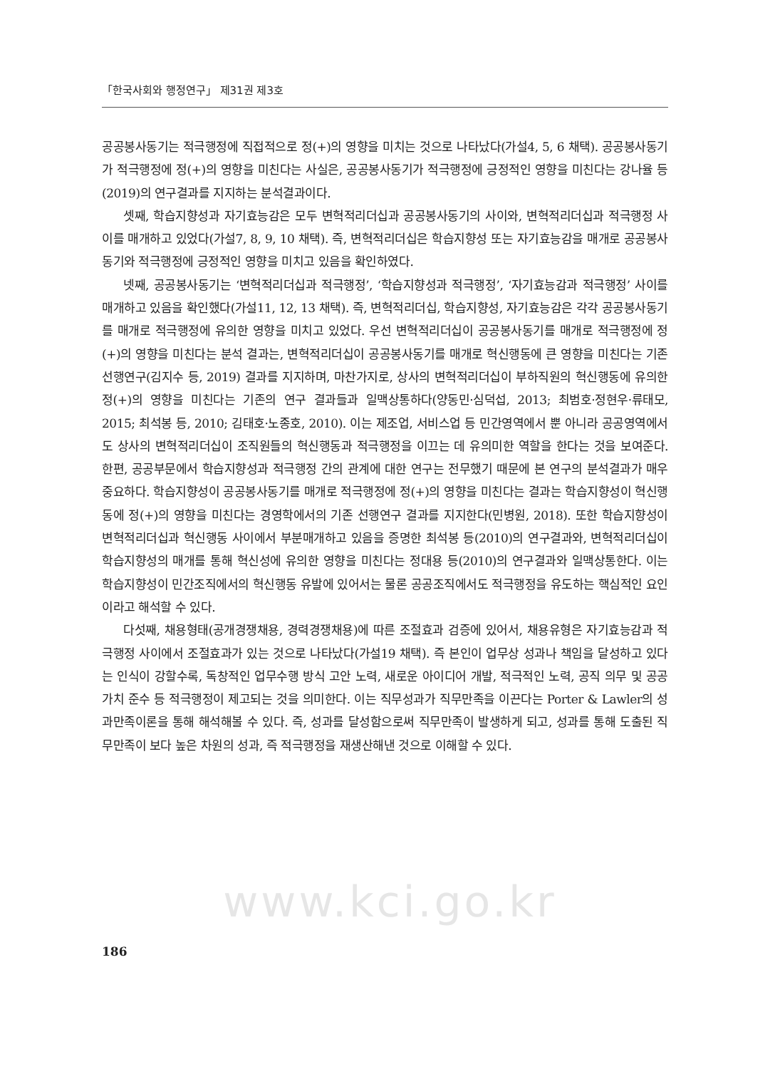「한국사회와 행정연구」 제31권 제3호
공공봉사동기는 적극행정에 직접적으로 정(+)의 영향을 미치는 것으로 나타났다(가설4, 5, 6 채택). 공공봉사동기가 적극행정에 정(+)의 영향을 미친다는 사실은, 공공봉사동기가 적극행정에 긍정적인 영향을 미친다는 강나율 등(2019)의 연구결과를 지지하는 분석결과이다.
셋째, 학습지향성과 자기효능감은 모두 변혁적리더십과 공공봉사동기의 사이와, 변혁적리더십과 적극행정 사이를 매개하고 있었다(가설7, 8, 9, 10 채택). 즉, 변혁적리더십은 학습지향성 또는 자기효능감을 매개로 공공봉사동기와 적극행정에 긍정적인 영향을 미치고 있음을 확인하였다.
넷째, 공공봉사동기는 ‘변혁적리더십과 적극행정’, ‘학습지향성과 적극행정’, ‘자기효능감과 적극행정’ 사이를 매개하고 있음을 확인했다(가설11, 12, 13 채택). 즉, 변혁적리더십, 학습지향성, 자기효능감은 각각 공공봉사동기를 매개로 적극행정에 유의한 영향을 미치고 있었다. 우선 변혁적리더십이 공공봉사동기를 매개로 적극행정에 정(+)의 영향을 미친다는 분석 결과는, 변혁적리더십이 공공봉사동기를 매개로 혁신행동에 큰 영향을 미친다는 기존 선행연구(김지수 등, 2019) 결과를 지지하며, 마찬가지로, 상사의 변혁적리더십이 부하직원의 혁신행동에 유의한 정(+)의 영향을 미친다는 기존의 연구 결과들과 일맥상통하다(양동민·심덕섭, 2013; 최범호·정현우·류태모, 2015; 최석봉 등, 2010; 김태호·노종호, 2010). 이는 제조업, 서비스업 등 민간영역에서 뿐 아니라 공공영역에서도 상사의 변혁적리더십이 조직원들의 혁신행동과 적극행정을 이끄는 데 유의미한 역할을 한다는 것을 보여준다. 한편, 공공부문에서 학습지향성과 적극행정 간의 관계에 대한 연구는 전무했기 때문에 본 연구의 분석결과가 매우 중요하다. 학습지향성이 공공봉사동기를 매개로 적극행정에 정(+)의 영향을 미친다는 결과는 학습지향성이 혁신행동에 정(+)의 영향을 미친다는 경영학에서의 기존 선행연구 결과를 지지한다(민병원, 2018). 또한 학습지향성이 변혁적리더십과 혁신행동 사이에서 부분매개하고 있음을 증명한 최석봉 등(2010)의 연구결과와, 변혁적리더십이 학습지향성의 매개를 통해 혁신성에 유의한 영향을 미친다는 정대용 등(2010)의 연구결과와 일맥상통한다. 이는 학습지향성이 민간조직에서의 혁신행동 유발에 있어서는 물론 공공조직에서도 적극행정을 유도하는 핵심적인 요인이라고 해석할 수 있다.
다섯째, 채용형태(공개경쟁채용, 경력경쟁채용)에 따른 조절효과 검증에 있어서, 채용유형은 자기효능감과 적극행정 사이에서 조절효과가 있는 것으로 나타났다(가설19 채택). 즉 본인이 업무상 성과나 책임을 달성하고 있다는 인식이 강할수록, 독창적인 업무수행 방식 고안 노력, 새로운 아이디어 개발, 적극적인 노력, 공직 의무 및 공공가치 준수 등 적극행정이 제고되는 것을 의미한다. 이는 직무성과가 직무만족을 이끈다는 Porter & Lawler의 성과만족이론을 통해 해석해볼 수 있다. 즉, 성과를 달성함으로써 직무만족이 발생하게 되고, 성과를 통해 도출된 직무만족이 보다 높은 차원의 성과, 즉 적극행정을 재생산해낸 것으로 이해할 수 있다.
www.kci.go.kr
186